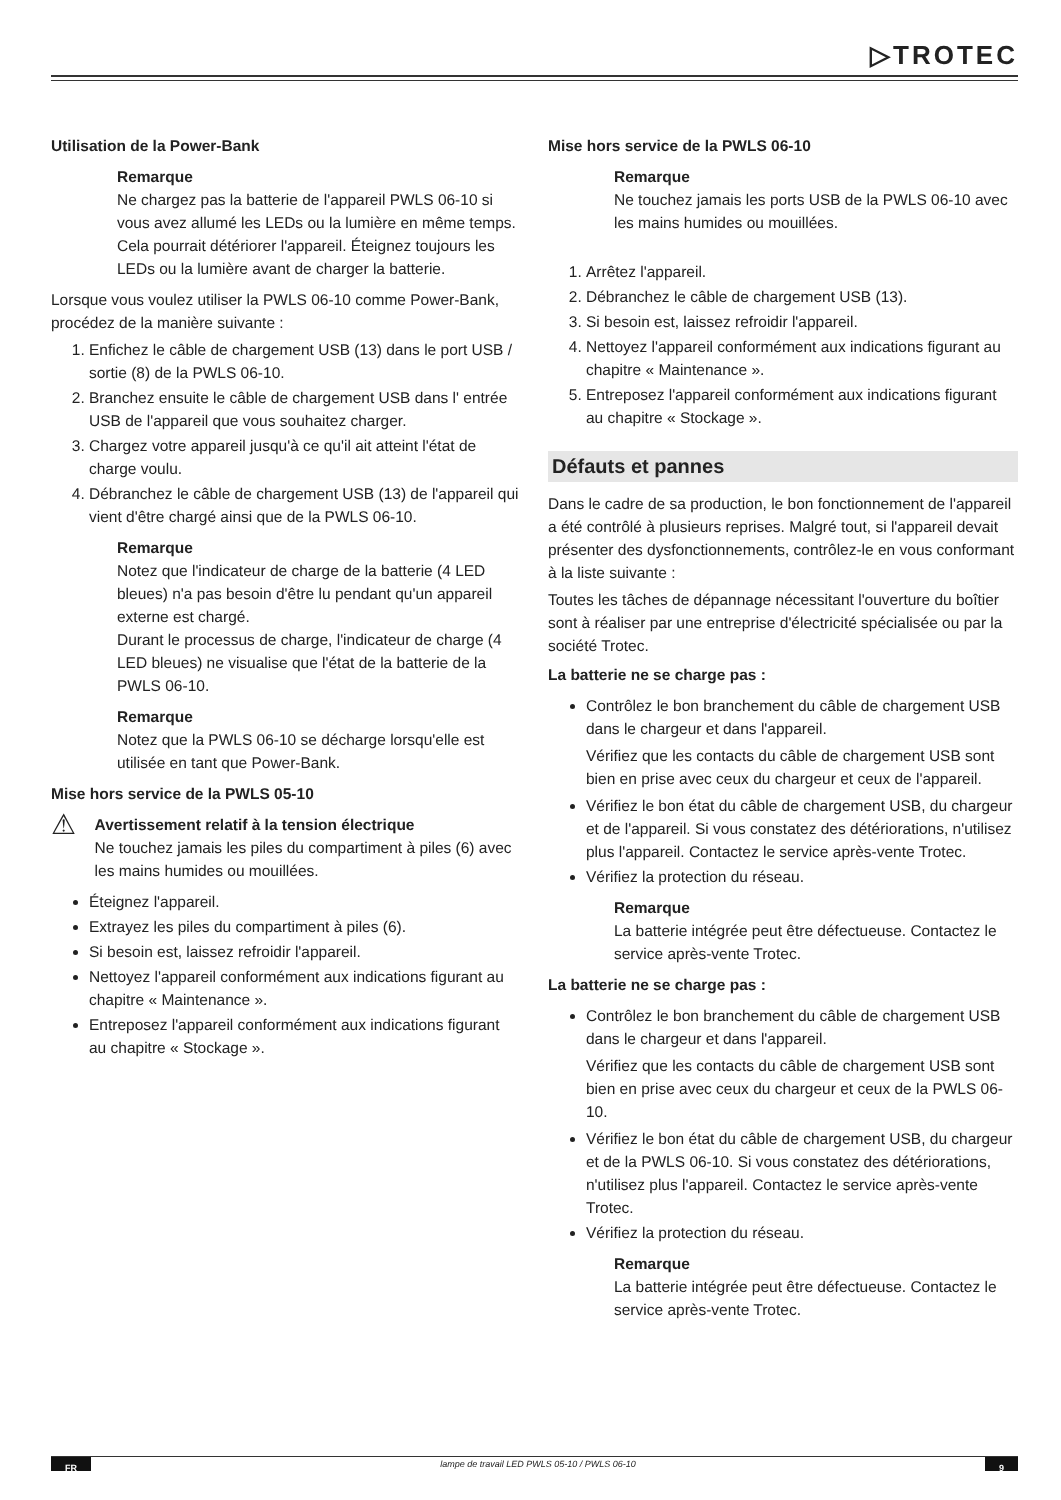▷TROTEC
Utilisation de la Power-Bank
Remarque
Ne chargez pas la batterie de l'appareil PWLS 06-10 si vous avez allumé les LEDs ou la lumière en même temps. Cela pourrait détériorer l'appareil. Éteignez toujours les LEDs ou la lumière avant de charger la batterie.
Lorsque vous voulez utiliser la PWLS 06-10 comme Power-Bank, procédez de la manière suivante :
1. Enfichez le câble de chargement USB (13) dans le port USB / sortie (8) de la PWLS 06-10.
2. Branchez ensuite le câble de chargement USB dans l' entrée USB de l'appareil que vous souhaitez charger.
3. Chargez votre appareil jusqu'à ce qu'il ait atteint l'état de charge voulu.
4. Débranchez le câble de chargement USB (13) de l'appareil qui vient d'être chargé ainsi que de la PWLS 06-10.
Remarque
Notez que l'indicateur de charge de la batterie (4 LED bleues) n'a pas besoin d'être lu pendant qu'un appareil externe est chargé.
Durant le processus de charge, l'indicateur de charge (4 LED bleues) ne visualise que l'état de la batterie de la PWLS 06-10.
Remarque
Notez que la PWLS 06-10 se décharge lorsqu'elle est utilisée en tant que Power-Bank.
Mise hors service de la PWLS 05-10
⚠
Avertissement relatif à la tension électrique
Ne touchez jamais les piles du compartiment à piles (6) avec les mains humides ou mouillées.
Éteignez l'appareil.
Extrayez les piles du compartiment à piles (6).
Si besoin est, laissez refroidir l'appareil.
Nettoyez l'appareil conformément aux indications figurant au chapitre « Maintenance ».
Entreposez l'appareil conformément aux indications figurant au chapitre « Stockage ».
Mise hors service de la PWLS 06-10
Remarque
Ne touchez jamais les ports USB de la PWLS 06-10 avec les mains humides ou mouillées.
1. Arrêtez l'appareil.
2. Débranchez le câble de chargement USB (13).
3. Si besoin est, laissez refroidir l'appareil.
4. Nettoyez l'appareil conformément aux indications figurant au chapitre « Maintenance ».
5. Entreposez l'appareil conformément aux indications figurant au chapitre « Stockage ».
Défauts et pannes
Dans le cadre de sa production, le bon fonctionnement de l'appareil a été contrôlé à plusieurs reprises. Malgré tout, si l'appareil devait présenter des dysfonctionnements, contrôlez-le en vous conformant à la liste suivante :
Toutes les tâches de dépannage nécessitant l'ouverture du boîtier sont à réaliser par une entreprise d'électricité spécialisée ou par la société Trotec.
La batterie ne se charge pas :
Contrôlez le bon branchement du câble de chargement USB dans le chargeur et dans l'appareil.
Vérifiez que les contacts du câble de chargement USB sont bien en prise avec ceux du chargeur et ceux de l'appareil.
Vérifiez le bon état du câble de chargement USB, du chargeur et de l'appareil. Si vous constatez des détériorations, n'utilisez plus l'appareil. Contactez le service après-vente Trotec.
Vérifiez la protection du réseau.
Remarque
La batterie intégrée peut être défectueuse. Contactez le service après-vente Trotec.
La batterie ne se charge pas :
Contrôlez le bon branchement du câble de chargement USB dans le chargeur et dans l'appareil.
Vérifiez que les contacts du câble de chargement USB sont bien en prise avec ceux du chargeur et ceux de la PWLS 06-10.
Vérifiez le bon état du câble de chargement USB, du chargeur et de la PWLS 06-10. Si vous constatez des détériorations, n'utilisez plus l'appareil. Contactez le service après-vente Trotec.
Vérifiez la protection du réseau.
Remarque
La batterie intégrée peut être défectueuse. Contactez le service après-vente Trotec.
FR lampe de travail LED PWLS 05-10 / PWLS 06-10 9